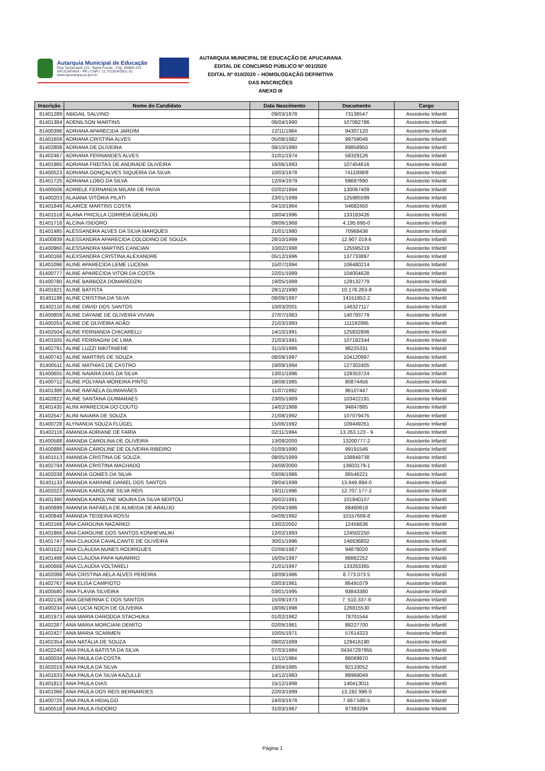Autarquia Municipal de Educação
Rua Tamandaré,115 - Barra Funda - Cep: 86800-210
APUCARANA - PR | CNPJ: 11.701924/0001-31
www.apucarana.pr.gov.br
AUTARQUIA MUNICIPAL DE EDUCAÇÃO DE APUCARANA
EDITAL DE CONCURSO PÚBLICO Nº 001/2020
EDITAL Nº 010/2020 – HOMOLOGAÇÃO DEFINITIVA
DAS INSCRIÇÕES
ANEXO III
| Inscrição | Nome do Candidato | Data Nascimento | Documento | Cargo |
| --- | --- | --- | --- | --- |
| 81401289 | ABIGAIL SALVINO | 09/03/1978 | 73136547 | Assistente Infantil |
| 81401384 | ADENILSON MARTINS | 06/04/1990 | 107082786 | Assistente Infantil |
| 81400396 | ADRIANA APARECIDA JARDIM | 22/11/1984 | 94307120 | Assistente Infantil |
| 81401656 | ADRIANA CRISTINA ALVES | 05/08/1982 | 99759046 | Assistente Infantil |
| 81402808 | ADRIANA DE OLIVEIRA | 08/10/1980 | 89858950 | Assistente Infantil |
| 81402467 | ADRIANA FERNANDES ALVES | 31/01/1974 | 58329126 | Assistente Infantil |
| 81401965 | ADRIANA FREITAS DE ANDRADE OLIVEIRA | 16/06/1993 | 107454616 | Assistente Infantil |
| 81400523 | ADRIANA GONÇALVES SIQUEIRA DA SILVA | 10/03/1978 | 7411008/8 | Assistente Infantil |
| 81401725 | ADRIANA LOBO DA SILVA | 12/04/1979 | 69697690 | Assistente Infantil |
| 81400506 | ADRIELE FERNANDA MILANI DE PAIVA | 02/02/1994 | 130067409 | Assistente Infantil |
| 81400203 | ALAIANA VITÓRIA PILATI | 23/01/1999 | 125985599 | Assistente Infantil |
| 81401849 | ALAIRCE MARTINS COSTA | 04/10/1964 | 54682450 | Assistente Infantil |
| 81401518 | ALANA PRICILLA CORREIA GERALDO | 18/04/1996 | 133183426 | Assistente Infantil |
| 81401716 | ALCINA ISIDORO | 09/06/1968 | 4.195.695-0 | Assistente Infantil |
| 81401485 | ALESSANDRA ALVES DA SILVA MARQUES | 21/01/1980 | 70968436 | Assistente Infantil |
| 81400939 | ALESSANDRA APARECIDA COLODINO DE SOUZA | 28/10/1999 | 12.907.019.6 | Assistente Infantil |
| 81400960 | ALESSANDRA MARTINS CANCIAN | 10/02/1998 | 125595219 | Assistente Infantil |
| 81400166 | ALEXSANDRA CRISTINA ALEXANDRE | 05/12/1996 | 137733897 | Assistente Infantil |
| 81401096 | ALINE APARECIDA LEME LUCENA | 15/07/1994 | 106480214 | Assistente Infantil |
| 81400777 | ALINE APARECIDA VITOR DA COSTA | 22/01/1989 | 104004628 | Assistente Infantil |
| 81400780 | ALINE BARBOZA DOMAREDZKI | 19/05/1999 | 129132779 | Assistente Infantil |
| 81401921 | ALINE BATISTA | 28/12/1990 | 10.178.263-8 | Assistente Infantil |
| 81401199 | ALINE CRISTINA DA SILVA | 08/08/1997 | 14151952-2 | Assistente Infantil |
| 81402110 | ALINE DAVID DOS SANTOS | 10/03/2001 | 146327117 | Assistente Infantil |
| 81400859 | ALINE DAYANE DE OLIVEIRA VIVIAN | 27/07/1983 | 140793779 | Assistente Infantil |
| 81400254 | ALINE DE OLIVEIRA ADÃO | 21/03/1993 | 111192995 | Assistente Infantil |
| 81402504 | ALINE FERNANDA CHICARELLI | 14/10/1991 | 125832806 | Assistente Infantil |
| 81401505 | ALINE FERRAGINI DE LIMA | 21/03/1991 | 107192344 | Assistente Infantil |
| 81402791 | ALINE LUZZI NIKITINIENE | 31/10/1986 | 98225331 | Assistente Infantil |
| 81400742 | ALINE MARTINS DE SOUZA | 08/09/1997 | 104120997 | Assistente Infantil |
| 81400511 | ALINE MATHIAS DE CASTRO | 19/09/1994 | 127302405 | Assistente Infantil |
| 81400655 | ALINE NAIARA DIAS DA SILVA | 13/01/1996 | 129353724 | Assistente Infantil |
| 81400712 | ALINE POLYANA MOREIRA PINTO | 19/08/1985 | 80874456 | Assistente Infantil |
| 81401386 | ALINE RAFAELA GUIMARÃES | 11/07/1992 | 96107447 | Assistente Infantil |
| 81402822 | ALINE SANTANA GUIMARAES | 23/05/1989 | 103422191 | Assistente Infantil |
| 81401435 | ALINI APARECIDA DO COUTO | 14/02/1988 | 94847885 | Assistente Infantil |
| 81402547 | ALINI NAIARA DE SOUZA | 21/08/1992 | 107079475 | Assistente Infantil |
| 81400728 | ALYNANDA SOUZA FLÜGEL | 15/06/1992 | 109449261 | Assistente Infantil |
| 81402116 | AMANDA ADRIANE DE FARIA | 02/11/1994 | 13.263.123 - 9 | Assistente Infantil |
| 81400588 | AMANDA CAROLINA DE OLIVEIRA | 13/08/2000 | 13200777-2 | Assistente Infantil |
| 81400886 | AMANDA CAROLINE DE OLIVEIRA RIBEIRO | 01/09/1990 | 99191546 | Assistente Infantil |
| 81401513 | AMANDA CRISTINA DE SOUZA | 08/05/1989 | 108849738 | Assistente Infantil |
| 81402794 | AMANDA CRISTINA MACHADO | 24/08/2000 | 13603179-1 | Assistente Infantil |
| 81402038 | AMANDA GOMES DA SILVA | 03/06/1986 | 86546221 | Assistente Infantil |
| 81401133 | AMANDA KARINNE DANIEL DOS SANTOS | 29/04/1999 | 13.649.894-0 | Assistente Infantil |
| 81402023 | AMANDA KAROLINE SILVA REIS | 19/11/1998 | 12.707.177-2 | Assistente Infantil |
| 81401390 | AMANDA KAROLYNE MOURA DA SILVA BERTOLI | 26/02/1991 | 101840107 | Assistente Infantil |
| 81400899 | AMANDA RAFAELA DE ALMEIDA DE ARAUJO | 20/04/1986 | 88460618 | Assistente Infantil |
| 81400848 | AMANDA TEIXEIRA ROSSI | 04/08/1992 | 10157669-8 | Assistente Infantil |
| 81402166 | ANA CAROLINA NAZARKO | 13/02/2002 | 12456636 | Assistente Infantil |
| 81401866 | ANA CAROLINE DOS SANTOS KONHEVALIKI | 12/02/1993 | 124502250 | Assistente Infantil |
| 81401747 | ANA CLAUDIA CAVALCANTE DE OLIVEIRA | 30/01/1996 | 146636802 | Assistente Infantil |
| 81401522 | ANA CLÁUDIA NUNES RODRIGUES | 02/06/1987 | 94878020 | Assistente Infantil |
| 81401498 | ANA CLÁUDIA PAPA NAVARRO | 16/05/1987 | 88862252 | Assistente Infantil |
| 81400668 | ANA CLAUDIA VOLTARELI | 21/01/1997 | 133263365 | Assistente Infantil |
| 81402088 | ANA CRISTINA AELA ALVES PEREIRA | 18/09/1986 | 8.773.073 5 | Assistente Infantil |
| 81402767 | ANA ELISA CAMPIOTO | 03/03/1981 | 86491079 | Assistente Infantil |
| 81400580 | ANA FLÁVIA SILVEIRA | 03/01/1995 | 93843380 | Assistente Infantil |
| 81402136 | ANA GENERINA C DOS SANTOS | 15/09/1973 | 7. 510.337-9 | Assistente Infantil |
| 81400234 | ANA LUCIA NOCH DE OLIVEIRA | 18/06/1998 | 126815530 | Assistente Infantil |
| 81401973 | ANA MARIA DARODDA STACHUKA | 01/02/1982 | 78701544 | Assistente Infantil |
| 81402287 | ANA MARIA MORCIANI DEMITO | 02/09/1981 | 88227700 | Assistente Infantil |
| 81402427 | ANA MARIA SCARMEN | 10/05/1971 | 57614323 | Assistente Infantil |
| 81402354 | ANA NATÁLIA DE SOUZA | 09/02/1999 | 129416190 | Assistente Infantil |
| 81402240 | ANA PAULA BATISTA DA SILVA | 07/03/1984 | 04347297955 | Assistente Infantil |
| 81400034 | ANA PAULA DA COSTA | 11/12/1984 | 86069970 | Assistente Infantil |
| 81402019 | ANA PAULA DA SILVA | 23/04/1985 | 92133052 | Assistente Infantil |
| 81401633 | ANA PAULA DA SILVA KAZULLE | 14/12/1983 | 88969049 | Assistente Infantil |
| 81401813 | ANA PAULA DIAS | 15/12/1998 | 140413011 | Assistente Infantil |
| 81401066 | ANA PAULA DOS REIS BERNARDES | 22/03/1999 | 13.192.996-0 | Assistente Infantil |
| 81400725 | ANA PAULA HIDALGO | 24/03/1978 | 7.667.580-5 | Assistente Infantil |
| 81400518 | ANA PAULA ISIDORO | 31/03/1987 | 97383294 | Assistente Infantil |
Página 1